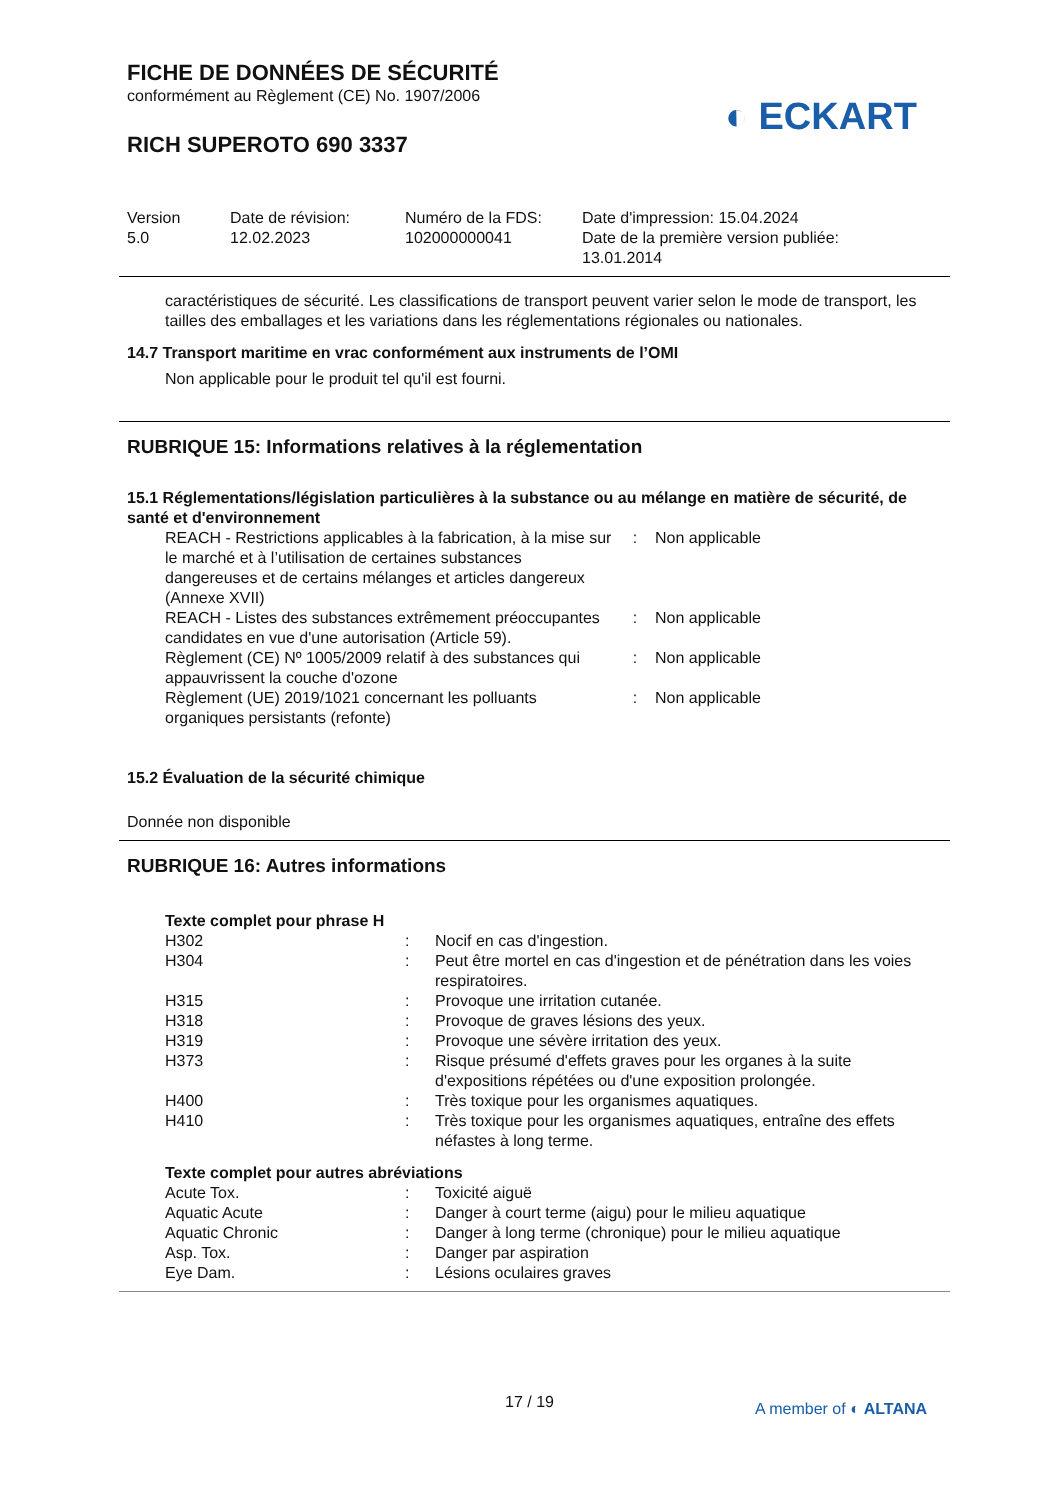◐ ECKART
FICHE DE DONNÉES DE SÉCURITÉ
conformément au Règlement (CE) No. 1907/2006
RICH SUPEROTO 690 3337
| Version 5.0 | Date de révision: 12.02.2023 | Numéro de la FDS: 102000000041 | Date d'impression: 15.04.2024 Date de la première version publiée: 13.01.2014 |
caractéristiques de sécurité. Les classifications de transport peuvent varier selon le mode de transport, les tailles des emballages et les variations dans les réglementations régionales ou nationales.
14.7 Transport maritime en vrac conformément aux instruments de l’OMI
Non applicable pour le produit tel qu'il est fourni.
RUBRIQUE 15: Informations relatives à la réglementation
15.1 Réglementations/législation particulières à la substance ou au mélange en matière de sécurité, de santé et d'environnement
| REACH - Restrictions applicables à la fabrication, à la mise sur le marché et à l’utilisation de certaines substances dangereuses et de certains mélanges et articles dangereux (Annexe XVII) | : | Non applicable |
| REACH - Listes des substances extrêmement préoccupantes candidates en vue d'une autorisation (Article 59). | : | Non applicable |
| Règlement (CE) Nº 1005/2009 relatif à des substances qui appauvrissent la couche d'ozone | : | Non applicable |
| Règlement (UE) 2019/1021 concernant les polluants organiques persistants (refonte) | : | Non applicable |
15.2 Évaluation de la sécurité chimique
Donnée non disponible
RUBRIQUE 16: Autres informations
Texte complet pour phrase H
| H302 | : | Nocif en cas d'ingestion. |
| H304 | : | Peut être mortel en cas d'ingestion et de pénétration dans les voies respiratoires. |
| H315 | : | Provoque une irritation cutanée. |
| H318 | : | Provoque de graves lésions des yeux. |
| H319 | : | Provoque une sévère irritation des yeux. |
| H373 | : | Risque présumé d'effets graves pour les organes à la suite d'expositions répétées ou d'une exposition prolongée. |
| H400 | : | Très toxique pour les organismes aquatiques. |
| H410 | : | Très toxique pour les organismes aquatiques, entraîne des effets néfastes à long terme. |
Texte complet pour autres abréviations
| Acute Tox. | : | Toxicité aiguë |
| Aquatic Acute | : | Danger à court terme (aigu) pour le milieu aquatique |
| Aquatic Chronic | : | Danger à long terme (chronique) pour le milieu aquatique |
| Asp. Tox. | : | Danger par aspiration |
| Eye Dam. | : | Lésions oculaires graves |
17 / 19 A member of ◐ ALTANA